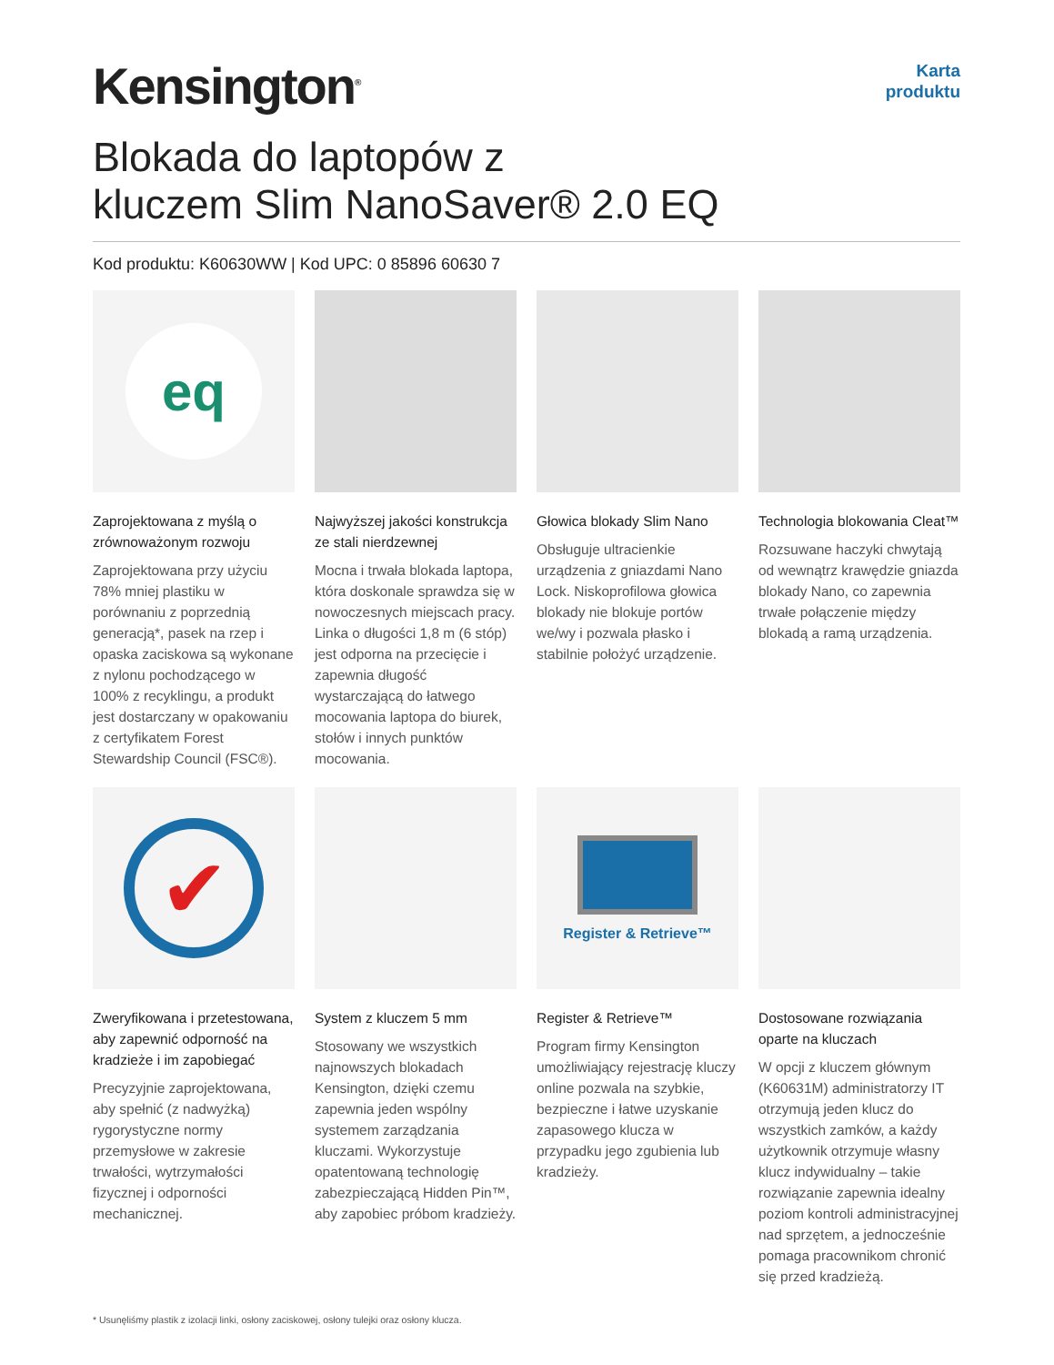Kensington<sup>®</sup>
Karta
produktu
Blokada do laptopów z
kluczem Slim NanoSaver® 2.0 EQ
Kod produktu: K60630WW | Kod UPC: 0 85896 60630 7
eq
Zaprojektowana z myślą o zrównoważonym rozwoju
Zaprojektowana przy użyciu 78% mniej plastiku w porównaniu z poprzednią generacją*, pasek na rzep i opaska zaciskowa są wykonane z nylonu pochodzącego w 100% z recyklingu, a produkt jest dostarczany w opakowaniu z certyfikatem Forest Stewardship Council (FSC®).
Najwyższej jakości konstrukcja ze stali nierdzewnej
Mocna i trwała blokada laptopa, która doskonale sprawdza się w nowoczesnych miejscach pracy. Linka o długości 1,8 m (6 stóp) jest odporna na przecięcie i zapewnia długość wystarczającą do łatwego mocowania laptopa do biurek, stołów i innych punktów mocowania.
Głowica blokady Slim Nano
Obsługuje ultracienkie urządzenia z gniazdami Nano Lock. Niskoprofilowa głowica blokady nie blokuje portów we/wy i pozwala płasko i stabilnie położyć urządzenie.
Technologia blokowania Cleat™
Rozsuwane haczyki chwytają od wewnątrz krawędzie gniazda blokady Nano, co zapewnia trwałe połączenie między blokadą a ramą urządzenia.
✔
Zweryfikowana i przetestowana, aby zapewnić odporność na kradzieże i im zapobiegać
Precyzyjnie zaprojektowana, aby spełnić (z nadwyżką) rygorystyczne normy przemysłowe w zakresie trwałości, wytrzymałości fizycznej i odporności mechanicznej.
System z kluczem 5 mm
Stosowany we wszystkich najnowszych blokadach Kensington, dzięki czemu zapewnia jeden wspólny systemem zarządzania kluczami. Wykorzystuje opatentowaną technologię zabezpieczającą Hidden Pin™, aby zapobiec próbom kradzieży.
Register & Retrieve™
Register & Retrieve™
Program firmy Kensington umożliwiający rejestrację kluczy online pozwala na szybkie, bezpieczne i łatwe uzyskanie zapasowego klucza w przypadku jego zgubienia lub kradzieży.
Dostosowane rozwiązania oparte na kluczach
W opcji z kluczem głównym (K60631M) administratorzy IT otrzymują jeden klucz do wszystkich zamków, a każdy użytkownik otrzymuje własny klucz indywidualny – takie rozwiązanie zapewnia idealny poziom kontroli administracyjnej nad sprzętem, a jednocześnie pomaga pracownikom chronić się przed kradzieżą.
* Usunęliśmy plastik z izolacji linki, osłony zaciskowej, osłony tulejki oraz osłony klucza.